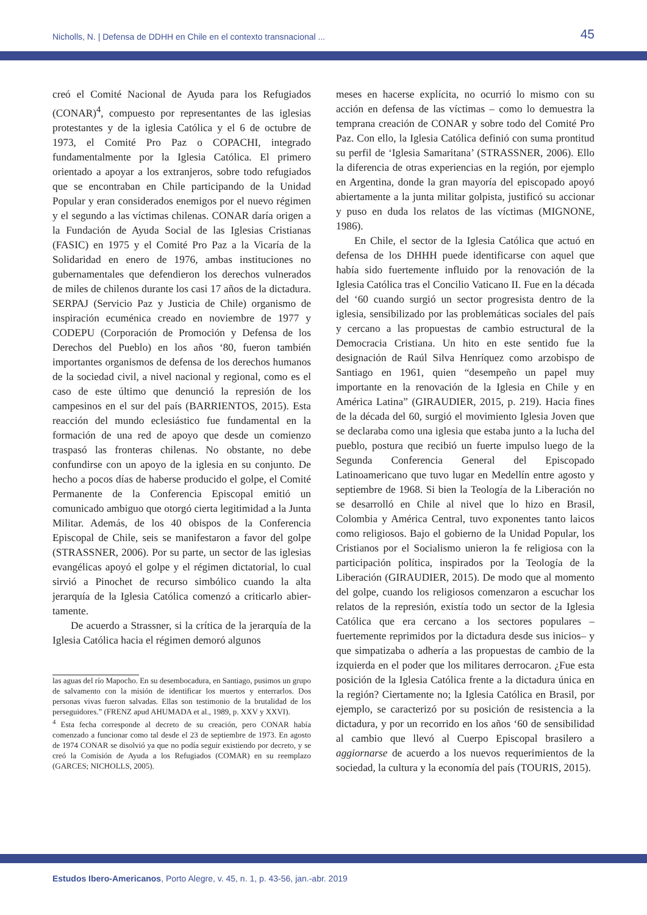Nicholls, N. | Defensa de DDHH en Chile en el contexto transnacional ... 45
creó el Comité Nacional de Ayuda para los Refugiados (CONAR)<sup>4</sup>, compuesto por representantes de las iglesias protestantes y de la iglesia Católica y el 6 de octubre de 1973, el Comité Pro Paz o COPACHI, integrado fundamentalmente por la Iglesia Católica. El primero orientado a apoyar a los extranjeros, sobre todo refugiados que se encontraban en Chile participando de la Unidad Popular y eran considerados enemigos por el nuevo régimen y el segundo a las víctimas chilenas. CONAR daría origen a la Fundación de Ayuda Social de las Iglesias Cristianas (FASIC) en 1975 y el Comité Pro Paz a la Vicaría de la Solidaridad en enero de 1976, ambas instituciones no gubernamentales que defendieron los derechos vulnerados de miles de chilenos durante los casi 17 años de la dictadura. SERPAJ (Servicio Paz y Justicia de Chile) organismo de inspiración ecuménica creado en noviembre de 1977 y CODEPU (Corporación de Promoción y Defensa de los Derechos del Pueblo) en los años ‘80, fueron también importantes organismos de defensa de los derechos humanos de la sociedad civil, a nivel nacional y regional, como es el caso de este último que denunció la represión de los campesinos en el sur del país (BARRIENTOS, 2015). Esta reacción del mundo eclesiástico fue fundamental en la formación de una red de apoyo que desde un comienzo traspasó las fronteras chilenas. No obstante, no debe confundirse con un apoyo de la iglesia en su conjunto. De hecho a pocos días de haberse producido el golpe, el Comité Permanente de la Conferencia Episcopal emitió un comunicado ambiguo que otorgó cierta legitimidad a la Junta Militar. Además, de los 40 obispos de la Conferencia Episcopal de Chile, seis se manifestaron a favor del golpe (STRASSNER, 2006). Por su parte, un sector de las iglesias evangélicas apoyó el golpe y el régimen dictatorial, lo cual sirvió a Pinochet de recurso simbólico cuando la alta jerarquía de la Iglesia Católica comenzó a criticarlo abier-tamente.
De acuerdo a Strassner, si la crítica de la jerarquía de la Iglesia Católica hacia el régimen demoró algunos
las aguas del río Mapocho. En su desembocadura, en Santiago, pusimos un grupo de salvamento con la misión de identificar los muertos y enterrarlos. Dos personas vivas fueron salvadas. Ellas son testimonio de la brutalidad de los perseguidores.” (FRENZ apud AHUMADA et al., 1989, p. XXV y XXVI).
<sup>4</sup> Esta fecha corresponde al decreto de su creación, pero CONAR había comenzado a funcionar como tal desde el 23 de septiembre de 1973. En agosto de 1974 CONAR se disolvió ya que no podía seguir existiendo por decreto, y se creó la Comisión de Ayuda a los Refugiados (COMAR) en su reemplazo (GARCES; NICHOLLS, 2005).
meses en hacerse explícita, no ocurrió lo mismo con su acción en defensa de las víctimas – como lo demuestra la temprana creación de CONAR y sobre todo del Comité Pro Paz. Con ello, la Iglesia Católica definió con suma prontitud su perfil de ‘Iglesia Samaritana’ (STRASSNER, 2006). Ello la diferencia de otras experiencias en la región, por ejemplo en Argentina, donde la gran mayoría del episcopado apoyó abiertamente a la junta militar golpista, justificó su accionar y puso en duda los relatos de las víctimas (MIGNONE, 1986).
En Chile, el sector de la Iglesia Católica que actuó en defensa de los DHHH puede identificarse con aquel que había sido fuertemente influido por la renovación de la Iglesia Católica tras el Concilio Vaticano II. Fue en la década del ‘60 cuando surgió un sector progresista dentro de la iglesia, sensibilizado por las problemáticas sociales del país y cercano a las propuestas de cambio estructural de la Democracia Cristiana. Un hito en este sentido fue la designación de Raúl Silva Henríquez como arzobispo de Santiago en 1961, quien “desempeño un papel muy importante en la renovación de la Iglesia en Chile y en América Latina” (GIRAUDIER, 2015, p. 219). Hacia fines de la década del 60, surgió el movimiento Iglesia Joven que se declaraba como una iglesia que estaba junto a la lucha del pueblo, postura que recibió un fuerte impulso luego de la Segunda Conferencia General del Episcopado Latinoamericano que tuvo lugar en Medellín entre agosto y septiembre de 1968. Si bien la Teología de la Liberación no se desarrolló en Chile al nivel que lo hizo en Brasil, Colombia y América Central, tuvo exponentes tanto laicos como religiosos. Bajo el gobierno de la Unidad Popular, los Cristianos por el Socialismo unieron la fe religiosa con la participación política, inspirados por la Teología de la Liberación (GIRAUDIER, 2015). De modo que al momento del golpe, cuando los religiosos comenzaron a escuchar los relatos de la represión, existía todo un sector de la Iglesia Católica que era cercano a los sectores populares –fuertemente reprimidos por la dictadura desde sus inicios– y que simpatizaba o adhería a las propuestas de cambio de la izquierda en el poder que los militares derrocaron. ¿Fue esta posición de la Iglesia Católica frente a la dictadura única en la región? Ciertamente no; la Iglesia Católica en Brasil, por ejemplo, se caracterizó por su posición de resistencia a la dictadura, y por un recorrido en los años ‘60 de sensibilidad al cambio que llevó al Cuerpo Episcopal brasilero a aggiornarse de acuerdo a los nuevos requerimientos de la sociedad, la cultura y la economía del país (TOURIS, 2015).
Estudos Ibero-Americanos, Porto Alegre, v. 45, n. 1, p. 43-56, jan.-abr. 2019